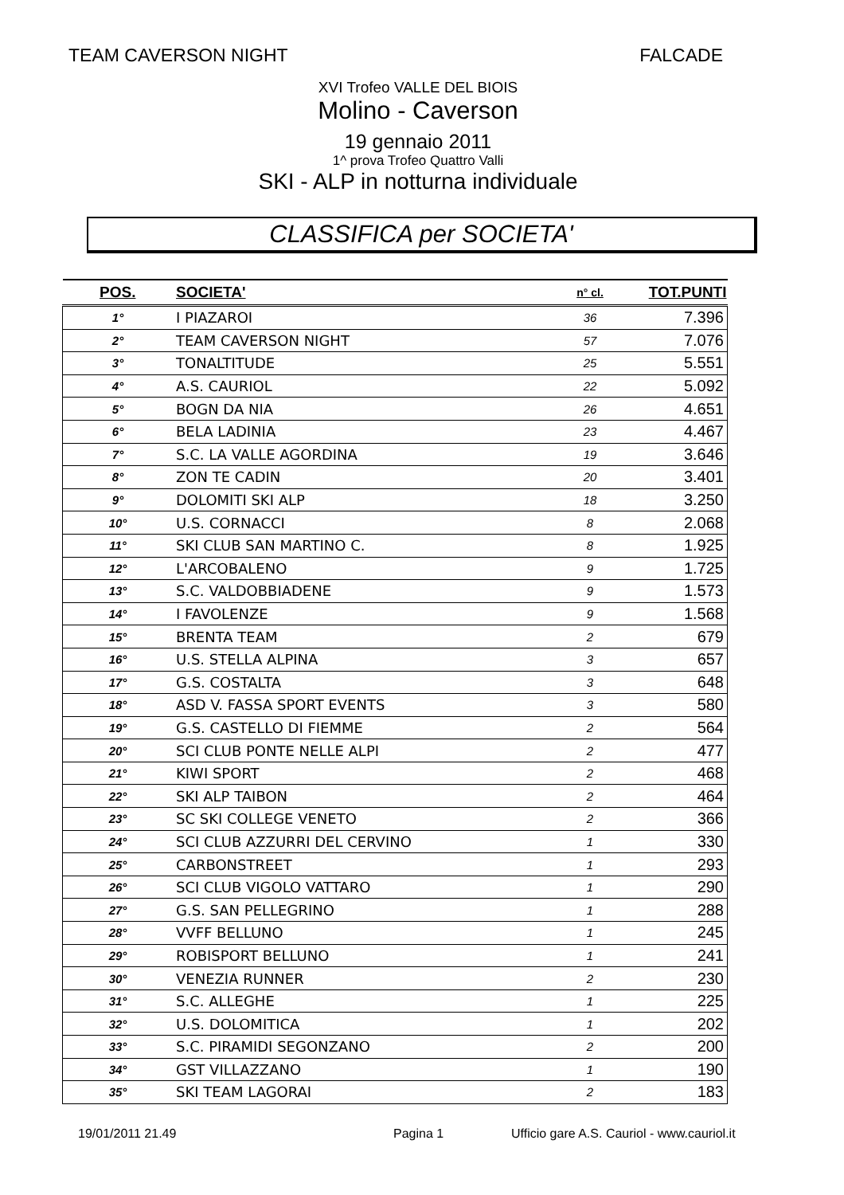TEAM CAVERSON NIGHT FALCADE
XVI Trofeo VALLE DEL BIOIS
Molino - Caverson
19 gennaio 2011
1^ prova Trofeo Quattro Valli
SKI - ALP in notturna individuale
CLASSIFICA per SOCIETA'
| POS. | SOCIETA' | n° cl. | TOT.PUNTI |
| --- | --- | --- | --- |
| 1° | I PIAZAROI | 36 | 7.396 |
| 2° | TEAM CAVERSON NIGHT | 57 | 7.076 |
| 3° | TONALTITUDE | 25 | 5.551 |
| 4° | A.S. CAURIOL | 22 | 5.092 |
| 5° | BOGN DA NIA | 26 | 4.651 |
| 6° | BELA LADINIA | 23 | 4.467 |
| 7° | S.C. LA VALLE AGORDINA | 19 | 3.646 |
| 8° | ZON TE CADIN | 20 | 3.401 |
| 9° | DOLOMITI SKI ALP | 18 | 3.250 |
| 10° | U.S. CORNACCI | 8 | 2.068 |
| 11° | SKI CLUB SAN MARTINO C. | 8 | 1.925 |
| 12° | L'ARCOBALENO | 9 | 1.725 |
| 13° | S.C. VALDOBBIADENE | 9 | 1.573 |
| 14° | I FAVOLENZE | 9 | 1.568 |
| 15° | BRENTA TEAM | 2 | 679 |
| 16° | U.S. STELLA ALPINA | 3 | 657 |
| 17° | G.S. COSTALTA | 3 | 648 |
| 18° | ASD V. FASSA SPORT EVENTS | 3 | 580 |
| 19° | G.S. CASTELLO DI FIEMME | 2 | 564 |
| 20° | SCI CLUB PONTE NELLE ALPI | 2 | 477 |
| 21° | KIWI SPORT | 2 | 468 |
| 22° | SKI ALP TAIBON | 2 | 464 |
| 23° | SC SKI COLLEGE VENETO | 2 | 366 |
| 24° | SCI CLUB AZZURRI DEL CERVINO | 1 | 330 |
| 25° | CARBONSTREET | 1 | 293 |
| 26° | SCI CLUB VIGOLO VATTARO | 1 | 290 |
| 27° | G.S. SAN PELLEGRINO | 1 | 288 |
| 28° | VVFF BELLUNO | 1 | 245 |
| 29° | ROBISPORT BELLUNO | 1 | 241 |
| 30° | VENEZIA RUNNER | 2 | 230 |
| 31° | S.C. ALLEGHE | 1 | 225 |
| 32° | U.S. DOLOMITICA | 1 | 202 |
| 33° | S.C. PIRAMIDI SEGONZANO | 2 | 200 |
| 34° | GST VILLAZZANO | 1 | 190 |
| 35° | SKI TEAM LAGORAI | 2 | 183 |
19/01/2011 21.49 Pagina 1 Ufficio gare A.S. Cauriol - www.cauriol.it